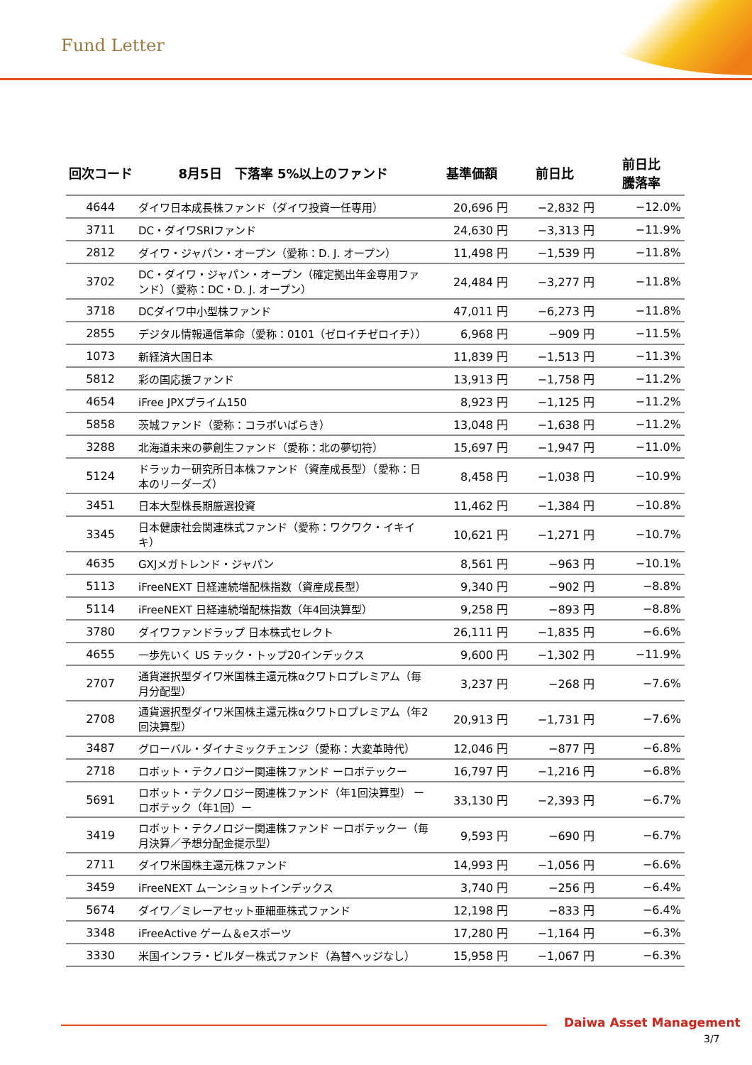Fund Letter
| 回次コード | 8月5日 下落率 5%以上のファンド | 基準価額 | 前日比 | 前日比 騰落率 |
| --- | --- | --- | --- | --- |
| 4644 | ダイワ日本成長株ファンド（ダイワ投資一任専用） | 20,696 円 | −2,832 円 | −12.0% |
| 3711 | DC・ダイワSRIファンド | 24,630 円 | −3,313 円 | −11.9% |
| 2812 | ダイワ・ジャパン・オープン（愛称：D. J. オープン） | 11,498 円 | −1,539 円 | −11.8% |
| 3702 | DC・ダイワ・ジャパン・オープン（確定拠出年金専用ファンド）（愛称：DC・D. J. オープン） | 24,484 円 | −3,277 円 | −11.8% |
| 3718 | DCダイワ中小型株ファンド | 47,011 円 | −6,273 円 | −11.8% |
| 2855 | デジタル情報通信革命（愛称：0101（ゼロイチゼロイチ）） | 6,968 円 | −909 円 | −11.5% |
| 1073 | 新経済大国日本 | 11,839 円 | −1,513 円 | −11.3% |
| 5812 | 彩の国応援ファンド | 13,913 円 | −1,758 円 | −11.2% |
| 4654 | iFree JPXプライム150 | 8,923 円 | −1,125 円 | −11.2% |
| 5858 | 茨城ファンド（愛称：コラボいばらき） | 13,048 円 | −1,638 円 | −11.2% |
| 3288 | 北海道未来の夢創生ファンド（愛称：北の夢切符） | 15,697 円 | −1,947 円 | −11.0% |
| 5124 | ドラッカー研究所日本株ファンド（資産成長型）（愛称：日本のリーダーズ） | 8,458 円 | −1,038 円 | −10.9% |
| 3451 | 日本大型株長期厳選投資 | 11,462 円 | −1,384 円 | −10.8% |
| 3345 | 日本健康社会関連株式ファンド（愛称：ワクワク・イキイキ） | 10,621 円 | −1,271 円 | −10.7% |
| 4635 | GXJメガトレンド・ジャパン | 8,561 円 | −963 円 | −10.1% |
| 5113 | iFreeNEXT 日経連続増配株指数（資産成長型） | 9,340 円 | −902 円 | −8.8% |
| 5114 | iFreeNEXT 日経連続増配株指数（年4回決算型） | 9,258 円 | −893 円 | −8.8% |
| 3780 | ダイワファンドラップ 日本株式セレクト | 26,111 円 | −1,835 円 | −6.6% |
| 4655 | 一歩先いく US テック・トップ20インデックス | 9,600 円 | −1,302 円 | −11.9% |
| 2707 | 通貨選択型ダイワ米国株主還元株αクワトロプレミアム（毎月分配型） | 3,237 円 | −268 円 | −7.6% |
| 2708 | 通貨選択型ダイワ米国株主還元株αクワトロプレミアム（年2回決算型） | 20,913 円 | −1,731 円 | −7.6% |
| 3487 | グローバル・ダイナミックチェンジ（愛称：大変革時代） | 12,046 円 | −877 円 | −6.8% |
| 2718 | ロボット・テクノロジー関連株ファンド ーロボテックー | 16,797 円 | −1,216 円 | −6.8% |
| 5691 | ロボット・テクノロジー関連株ファンド（年1回決算型） ーロボテック（年1回）ー | 33,130 円 | −2,393 円 | −6.7% |
| 3419 | ロボット・テクノロジー関連株ファンド ーロボテックー（毎月決算／予想分配金提示型） | 9,593 円 | −690 円 | −6.7% |
| 2711 | ダイワ米国株主還元株ファンド | 14,993 円 | −1,056 円 | −6.6% |
| 3459 | iFreeNEXT ムーンショットインデックス | 3,740 円 | −256 円 | −6.4% |
| 5674 | ダイワ／ミレーアセット亜細亜株式ファンド | 12,198 円 | −833 円 | −6.4% |
| 3348 | iFreeActive ゲーム＆eスポーツ | 17,280 円 | −1,164 円 | −6.3% |
| 3330 | 米国インフラ・ビルダー株式ファンド（為替ヘッジなし） | 15,958 円 | −1,067 円 | −6.3% |
Daiwa Asset Management
3/7